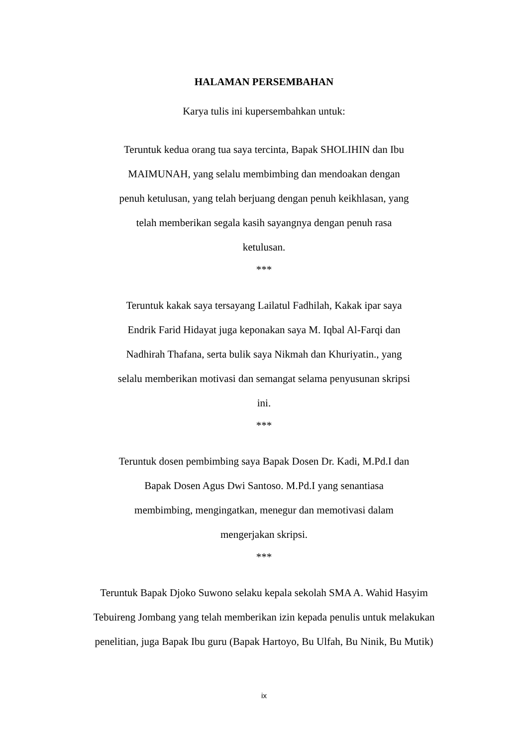HALAMAN PERSEMBAHAN
Karya tulis ini kupersembahkan untuk:
Teruntuk kedua orang tua saya tercinta, Bapak SHOLIHIN dan Ibu MAIMUNAH, yang selalu membimbing dan mendoakan dengan penuh ketulusan, yang telah berjuang dengan penuh keikhlasan, yang telah memberikan segala kasih sayangnya dengan penuh rasa ketulusan.
***
Teruntuk kakak saya tersayang Lailatul Fadhilah, Kakak ipar saya Endrik Farid Hidayat juga keponakan saya M. Iqbal Al-Farqi dan Nadhirah Thafana, serta bulik saya Nikmah dan Khuriyatin., yang selalu memberikan motivasi dan semangat selama penyusunan skripsi ini.
***
Teruntuk dosen pembimbing saya Bapak Dosen Dr. Kadi, M.Pd.I dan Bapak Dosen Agus Dwi Santoso. M.Pd.I yang senantiasa membimbing, mengingatkan, menegur dan memotivasi dalam mengerjakan skripsi.
***
Teruntuk Bapak Djoko Suwono selaku kepala sekolah SMA A. Wahid Hasyim Tebuireng Jombang yang telah memberikan izin kepada penulis untuk melakukan penelitian, juga Bapak Ibu guru (Bapak Hartoyo, Bu Ulfah, Bu Ninik, Bu Mutik)
ix